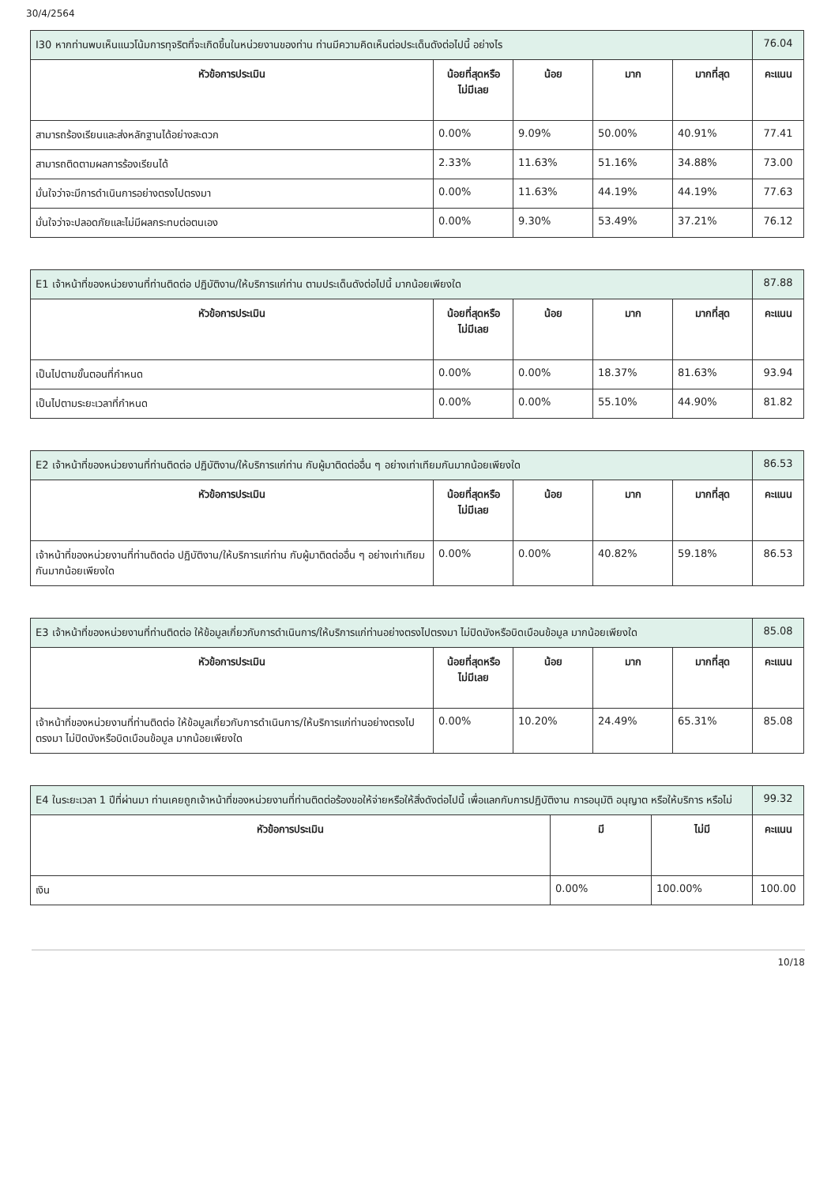30/4/2564
| I30 หากท่านพบเห็นแนวโน้มการทุจริตที่จะเกิดขึ้นในหน่วยงานของท่าน ท่านมีความคิดเห็นต่อประเด็นดังต่อไปนี้ อย่างไร | | | | | 76.04 |
| หัวข้อการประเมิน | น้อยที่สุดหรือ ไม่มีเลย | น้อย | มาก | มากที่สุด | คะแนน |
| สามารถร้องเรียนและส่งหลักฐานได้อย่างสะดวก | 0.00% | 9.09% | 50.00% | 40.91% | 77.41 |
| สามารถติดตามผลการร้องเรียนได้ | 2.33% | 11.63% | 51.16% | 34.88% | 73.00 |
| มั่นใจว่าจะมีการดำเนินการอย่างตรงไปตรงมา | 0.00% | 11.63% | 44.19% | 44.19% | 77.63 |
| มั่นใจว่าจะปลอดภัยและไม่มีผลกระทบต่อตนเอง | 0.00% | 9.30% | 53.49% | 37.21% | 76.12 |
| E1 เจ้าหน้าที่ของหน่วยงานที่ท่านติดต่อ ปฏิบัติงาน/ให้บริการแก่ท่าน ตามประเด็นดังต่อไปนี้ มากน้อยเพียงใด | | | | | 87.88 |
| หัวข้อการประเมิน | น้อยที่สุดหรือ ไม่มีเลย | น้อย | มาก | มากที่สุด | คะแนน |
| เป็นไปตามขั้นตอนที่กำหนด | 0.00% | 0.00% | 18.37% | 81.63% | 93.94 |
| เป็นไปตามระยะเวลาที่กำหนด | 0.00% | 0.00% | 55.10% | 44.90% | 81.82 |
| E2 เจ้าหน้าที่ของหน่วยงานที่ท่านติดต่อ ปฏิบัติงาน/ให้บริการแก่ท่าน กับผู้มาติดต่ออื่น ๆ อย่างเท่าเทียมกันมากน้อยเพียงใด | | | | | 86.53 |
| หัวข้อการประเมิน | น้อยที่สุดหรือ ไม่มีเลย | น้อย | มาก | มากที่สุด | คะแนน |
| เจ้าหน้าที่ของหน่วยงานที่ท่านติดต่อ ปฏิบัติงาน/ให้บริการแก่ท่าน กับผู้มาติดต่ออื่น ๆ อย่างเท่าเทียมกันมากน้อยเพียงใด | 0.00% | 0.00% | 40.82% | 59.18% | 86.53 |
| E3 เจ้าหน้าที่ของหน่วยงานที่ท่านติดต่อ ให้ข้อมูลเกี่ยวกับการดำเนินการ/ให้บริการแก่ท่านอย่างตรงไปตรงมา ไม่ปิดบังหรือบิดเบือนข้อมูล มากน้อยเพียงใด | | | | | 85.08 |
| หัวข้อการประเมิน | น้อยที่สุดหรือ ไม่มีเลย | น้อย | มาก | มากที่สุด | คะแนน |
| เจ้าหน้าที่ของหน่วยงานที่ท่านติดต่อ ให้ข้อมูลเกี่ยวกับการดำเนินการ/ให้บริการแก่ท่านอย่างตรงไปตรงมา ไม่ปิดบังหรือบิดเบือนข้อมูล มากน้อยเพียงใด | 0.00% | 10.20% | 24.49% | 65.31% | 85.08 |
| E4 ในระยะเวลา 1 ปีที่ผ่านมา ท่านเคยถูกเจ้าหน้าที่ของหน่วยงานที่ท่านติดต่อร้องขอให้จ่ายหรือให้สิ่งดังต่อไปนี้ เพื่อแลกกับการปฏิบัติงาน การอนุมัติ อนุญาต หรือให้บริการ หรือไม่ | | | 99.32 |
| หัวข้อการประเมิน | มี | ไม่มี | คะแนน |
| เงิน | 0.00% | 100.00% | 100.00 |
10/18